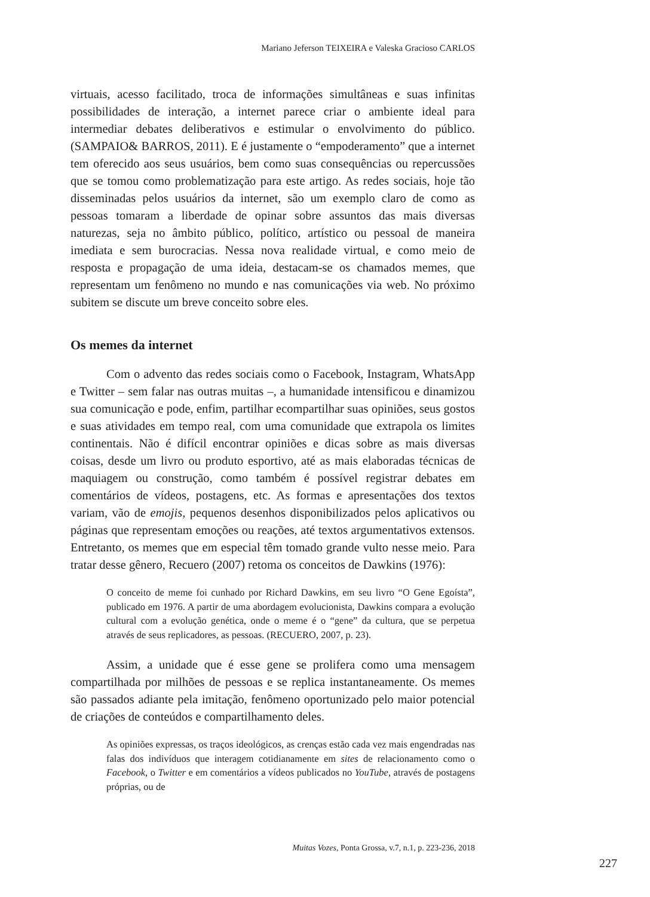Mariano Jeferson TEIXEIRA e Valeska Gracioso CARLOS
virtuais, acesso facilitado, troca de informações simultâneas e suas infinitas possibilidades de interação, a internet parece criar o ambiente ideal para intermediar debates deliberativos e estimular o envolvimento do público. (SAMPAIO& BARROS, 2011). E é justamente o “empoderamento” que a internet tem oferecido aos seus usuários, bem como suas consequências ou repercussões que se tomou como problematização para este artigo. As redes sociais, hoje tão disseminadas pelos usuários da internet, são um exemplo claro de como as pessoas tomaram a liberdade de opinar sobre assuntos das mais diversas naturezas, seja no âmbito público, político, artístico ou pessoal de maneira imediata e sem burocracias. Nessa nova realidade virtual, e como meio de resposta e propagação de uma ideia, destacam-se os chamados memes, que representam um fenômeno no mundo e nas comunicações via web. No próximo subitem se discute um breve conceito sobre eles.
Os memes da internet
Com o advento das redes sociais como o Facebook, Instagram, WhatsApp e Twitter – sem falar nas outras muitas –, a humanidade intensificou e dinamizou sua comunicação e pode, enfim, partilhar ecompartilhar suas opiniões, seus gostos e suas atividades em tempo real, com uma comunidade que extrapola os limites continentais. Não é difícil encontrar opiniões e dicas sobre as mais diversas coisas, desde um livro ou produto esportivo, até as mais elaboradas técnicas de maquiagem ou construção, como também é possível registrar debates em comentários de vídeos, postagens, etc. As formas e apresentações dos textos variam, vão de emojis, pequenos desenhos disponibilizados pelos aplicativos ou páginas que representam emoções ou reações, até textos argumentativos extensos. Entretanto, os memes que em especial têm tomado grande vulto nesse meio. Para tratar desse gênero, Recuero (2007) retoma os conceitos de Dawkins (1976):
O conceito de meme foi cunhado por Richard Dawkins, em seu livro “O Gene Egoísta”, publicado em 1976. A partir de uma abordagem evolucionista, Dawkins compara a evolução cultural com a evolução genética, onde o meme é o “gene” da cultura, que se perpetua através de seus replicadores, as pessoas. (RECUERO, 2007, p. 23).
Assim, a unidade que é esse gene se prolifera como uma mensagem compartilhada por milhões de pessoas e se replica instantaneamente. Os memes são passados adiante pela imitação, fenômeno oportunizado pelo maior potencial de criações de conteúdos e compartilhamento deles.
As opiniões expressas, os traços ideológicos, as crenças estão cada vez mais engendradas nas falas dos indivíduos que interagem cotidianamente em sites de relacionamento como o Facebook, o Twitter e em comentários a vídeos publicados no YouTube, através de postagens próprias, ou de
Muitas Vozes, Ponta Grossa, v.7, n.1, p. 223-236, 2018
227